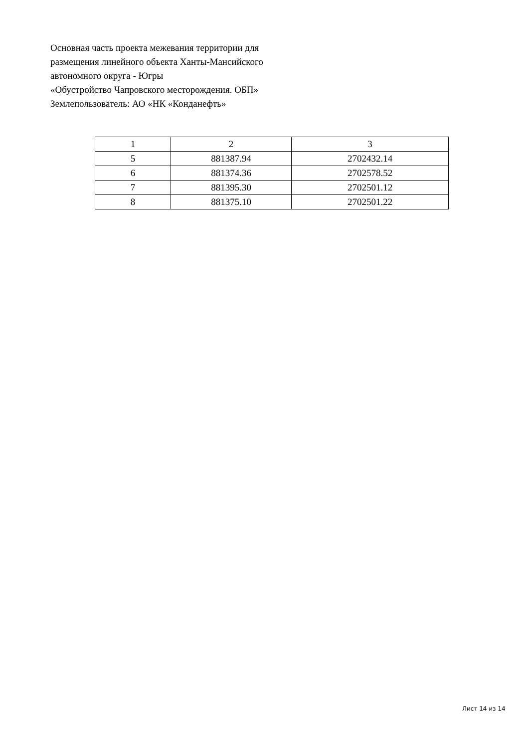Основная часть проекта межевания территории для
размещения линейного объекта Ханты-Мансийского
автономного округа - Югры
«Обустройство Чапровского месторождения. ОБП»
Землепользователь: АО «НК «Конданефть»
| 1 | 2 | 3 |
| 5 | 881387.94 | 2702432.14 |
| 6 | 881374.36 | 2702578.52 |
| 7 | 881395.30 | 2702501.12 |
| 8 | 881375.10 | 2702501.22 |
Лист 14 из 14